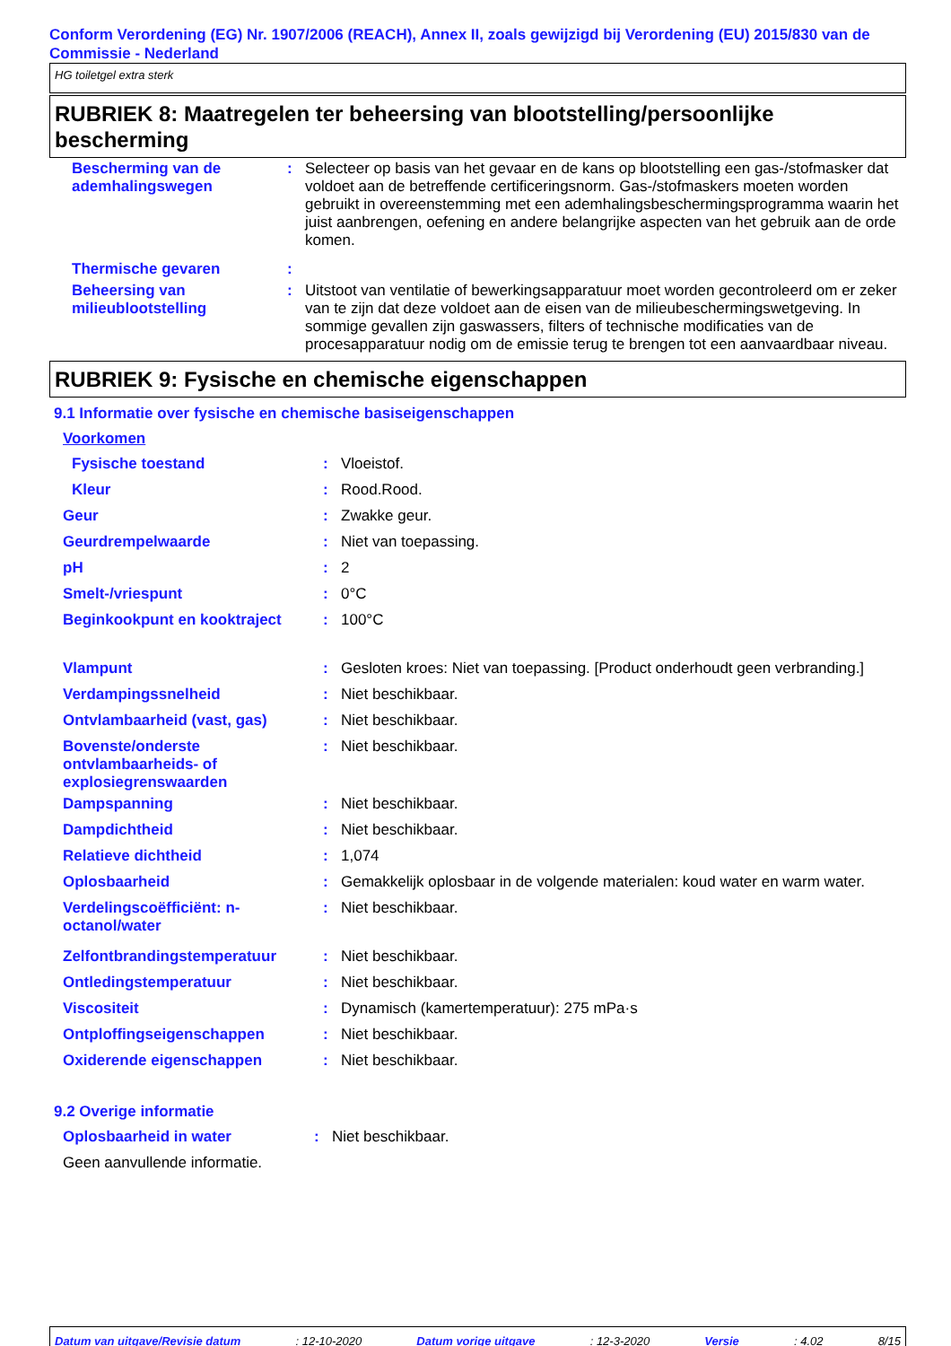Conform Verordening (EG) Nr. 1907/2006 (REACH), Annex II, zoals gewijzigd bij Verordening (EU) 2015/830 van de Commissie - Nederland
HG toiletgel extra sterk
RUBRIEK 8: Maatregelen ter beheersing van blootstelling/persoonlijke bescherming
| Bescherming van de ademhalingswegen | : | Selecteer op basis van het gevaar en de kans op blootstelling een gas-/stofmasker dat voldoet aan de betreffende certificeringsnorm. Gas-/stofmaskers moeten worden gebruikt in overeenstemming met een ademhalingsbeschermingsprogramma waarin het juist aanbrengen, oefening en andere belangrijke aspecten van het gebruik aan de orde komen. |
| Thermische gevaren | : | |
| Beheersing van milieublootstelling | : | Uitstoot van ventilatie of bewerkingsapparatuur moet worden gecontroleerd om er zeker van te zijn dat deze voldoet aan de eisen van de milieubeschermingswetgeving. In sommige gevallen zijn gaswassers, filters of technische modificaties van de procesapparatuur nodig om de emissie terug te brengen tot een aanvaardbaar niveau. |
RUBRIEK 9: Fysische en chemische eigenschappen
9.1 Informatie over fysische en chemische basiseigenschappen
| Voorkomen | | |
| Fysische toestand | : | Vloeistof. |
| Kleur | : | Rood.Rood. |
| Geur | : | Zwakke geur. |
| Geurdrempelwaarde | : | Niet van toepassing. |
| pH | : | 2 |
| Smelt-/vriespunt | : | 0°C |
| Beginkookpunt en kooktraject | : | 100°C |
| Vlampunt | : | Gesloten kroes: Niet van toepassing. [Product onderhoudt geen verbranding.] |
| Verdampingssnelheid | : | Niet beschikbaar. |
| Ontvlambaarheid (vast, gas) | : | Niet beschikbaar. |
| Bovenste/onderste ontvlambaarheids- of explosiegrenswaarden | : | Niet beschikbaar. |
| Dampspanning | : | Niet beschikbaar. |
| Dampdichtheid | : | Niet beschikbaar. |
| Relatieve dichtheid | : | 1,074 |
| Oplosbaarheid | : | Gemakkelijk oplosbaar in de volgende materialen: koud water en warm water. |
| Verdelingscoëfficiënt: n-octanol/water | : | Niet beschikbaar. |
| Zelfontbrandingstemperatuur | : | Niet beschikbaar. |
| Ontledingstemperatuur | : | Niet beschikbaar. |
| Viscositeit | : | Dynamisch (kamertemperatuur): 275 mPa·s |
| Ontploffingseigenschappen | : | Niet beschikbaar. |
| Oxiderende eigenschappen | : | Niet beschikbaar. |
9.2 Overige informatie
| Oplosbaarheid in water | : | Niet beschikbaar. |
| Geen aanvullende informatie. | | |
Datum van uitgave/Revisie datum: 12-10-2020 Datum vorige uitgave: 12-3-2020 Versie: 4.02 8/15